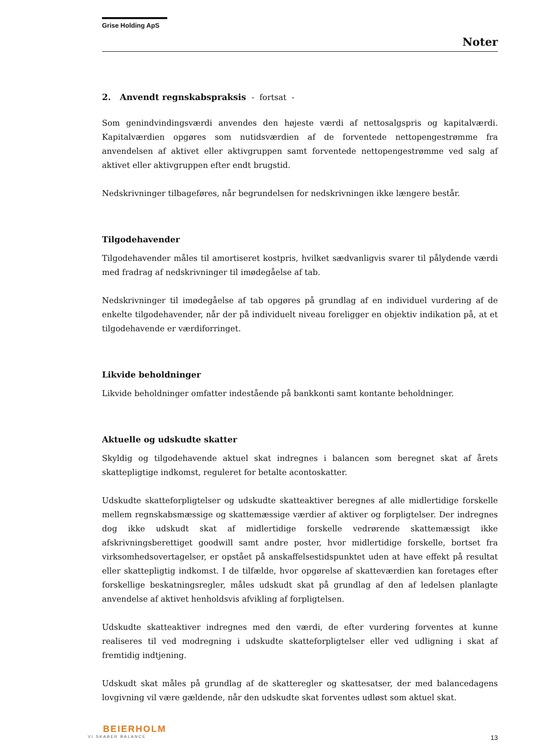Grise Holding ApS
Noter
2. Anvendt regnskabspraksis - fortsat -
Som genindvindingsværdi anvendes den højeste værdi af nettosalgspris og kapitalværdi. Kapitalværdien opgøres som nutidsværdien af de forventede nettopengestrømme fra anvendelsen af aktivet eller aktivgruppen samt forventede nettopengestrømme ved salg af aktivet eller aktivgruppen efter endt brugstid.
Nedskrivninger tilbageføres, når begrundelsen for nedskrivningen ikke længere består.
Tilgodehavender
Tilgodehavender måles til amortiseret kostpris, hvilket sædvanligvis svarer til pålydende værdi med fradrag af nedskrivninger til imødegåelse af tab.
Nedskrivninger til imødegåelse af tab opgøres på grundlag af en individuel vurdering af de enkelte tilgodehavender, når der på individuelt niveau foreligger en objektiv indikation på, at et tilgodehavende er værdiforringet.
Likvide beholdninger
Likvide beholdninger omfatter indestående på bankkonti samt kontante beholdninger.
Aktuelle og udskudte skatter
Skyldig og tilgodehavende aktuel skat indregnes i balancen som beregnet skat af årets skattepligtige indkomst, reguleret for betalte acontoskatter.
Udskudte skatteforpligtelser og udskudte skatteaktiver beregnes af alle midlertidige forskelle mellem regnskabsmæssige og skattemæssige værdier af aktiver og forpligtelser. Der indregnes dog ikke udskudt skat af midlertidige forskelle vedrørende skattemæssigt ikke afskrivningsberettiget goodwill samt andre poster, hvor midlertidige forskelle, bortset fra virksomhedsovertagelser, er opstået på anskaffelsestidspunktet uden at have effekt på resultat eller skattepligtig indkomst. I de tilfælde, hvor opgørelse af skatteværdien kan foretages efter forskellige beskatningsregler, måles udskudt skat på grundlag af den af ledelsen planlagte anvendelse af aktivet henholdsvis afvikling af forpligtelsen.
Udskudte skatteaktiver indregnes med den værdi, de efter vurdering forventes at kunne realiseres til ved modregning i udskudte skatteforpligtelser eller ved udligning i skat af fremtidig indtjening.
Udskudt skat måles på grundlag af de skatteregler og skattesatser, der med balancedagens lovgivning vil være gældende, når den udskudte skat forventes udløst som aktuel skat.
BEIERHOLM
VI SKABER BALANCE
13